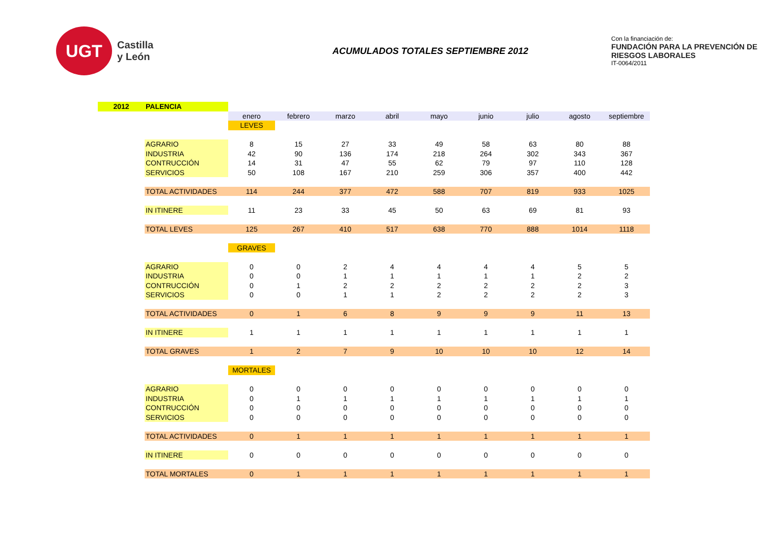UGT
Castilla
y León
ACUMULADOS TOTALES SEPTIEMBRE 2012
Con la financiación de:
FUNDACIÓN PARA LA PREVENCIÓN DE RIESGOS LABORALES
IT-0064/2011
| 2012 | PALENCIA | | | | | | | | | |
| | | enero | febrero | marzo | abril | mayo | junio | julio | agosto | septiembre |
| | | LEVES | | | | | | | | |
| | AGRARIO | 8 | 15 | 27 | 33 | 49 | 58 | 63 | 80 | 88 |
| | INDUSTRIA | 42 | 90 | 136 | 174 | 218 | 264 | 302 | 343 | 367 |
| | CONTRUCCIÓN | 14 | 31 | 47 | 55 | 62 | 79 | 97 | 110 | 128 |
| | SERVICIOS | 50 | 108 | 167 | 210 | 259 | 306 | 357 | 400 | 442 |
| | TOTAL ACTIVIDADES | 114 | 244 | 377 | 472 | 588 | 707 | 819 | 933 | 1025 |
| | IN ITINERE | 11 | 23 | 33 | 45 | 50 | 63 | 69 | 81 | 93 |
| | TOTAL LEVES | 125 | 267 | 410 | 517 | 638 | 770 | 888 | 1014 | 1118 |
| | | GRAVES | | | | | | | | |
| | AGRARIO | 0 | 0 | 2 | 4 | 4 | 4 | 4 | 5 | 5 |
| | INDUSTRIA | 0 | 0 | 1 | 1 | 1 | 1 | 1 | 2 | 2 |
| | CONTRUCCIÓN | 0 | 1 | 2 | 2 | 2 | 2 | 2 | 2 | 3 |
| | SERVICIOS | 0 | 0 | 1 | 1 | 2 | 2 | 2 | 2 | 3 |
| | TOTAL ACTIVIDADES | 0 | 1 | 6 | 8 | 9 | 9 | 9 | 11 | 13 |
| | IN ITINERE | 1 | 1 | 1 | 1 | 1 | 1 | 1 | 1 | 1 |
| | TOTAL GRAVES | 1 | 2 | 7 | 9 | 10 | 10 | 10 | 12 | 14 |
| | | MORTALES | | | | | | | | |
| | AGRARIO | 0 | 0 | 0 | 0 | 0 | 0 | 0 | 0 | 0 |
| | INDUSTRIA | 0 | 1 | 1 | 1 | 1 | 1 | 1 | 1 | 1 |
| | CONTRUCCIÓN | 0 | 0 | 0 | 0 | 0 | 0 | 0 | 0 | 0 |
| | SERVICIOS | 0 | 0 | 0 | 0 | 0 | 0 | 0 | 0 | 0 |
| | TOTAL ACTIVIDADES | 0 | 1 | 1 | 1 | 1 | 1 | 1 | 1 | 1 |
| | IN ITINERE | 0 | 0 | 0 | 0 | 0 | 0 | 0 | 0 | 0 |
| | TOTAL MORTALES | 0 | 1 | 1 | 1 | 1 | 1 | 1 | 1 | 1 |